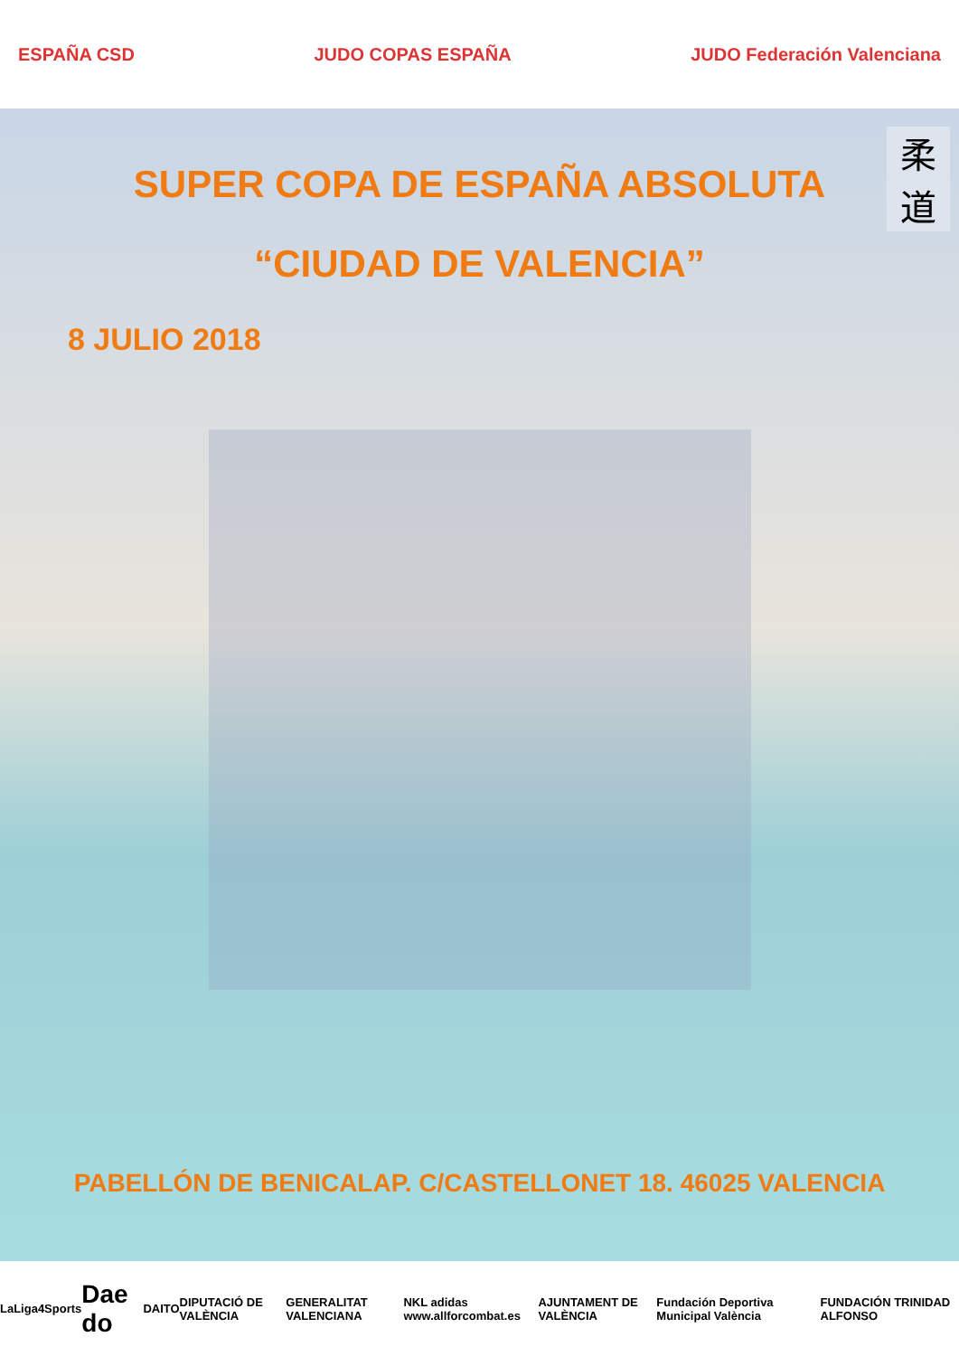ESPAÑA CSD JUDO COPAS ESPAÑA JUDO Federación Valenciana
柔
道
SUPER COPA DE ESPAÑA ABSOLUTA
“CIUDAD DE VALENCIA”
8 JULIO 2018
PABELLÓN DE BENICALAP. C/CASTELLONET 18. 46025 VALENCIA
LaLiga4Sports Dae do DAITO DIPUTACIÓ DE VALÈNCIA GENERALITAT VALENCIANA NKL adidas www.allforcombat.es AJUNTAMENT DE VALÈNCIA Fundación Deportiva Municipal València FUNDACIÓN TRINIDAD ALFONSO